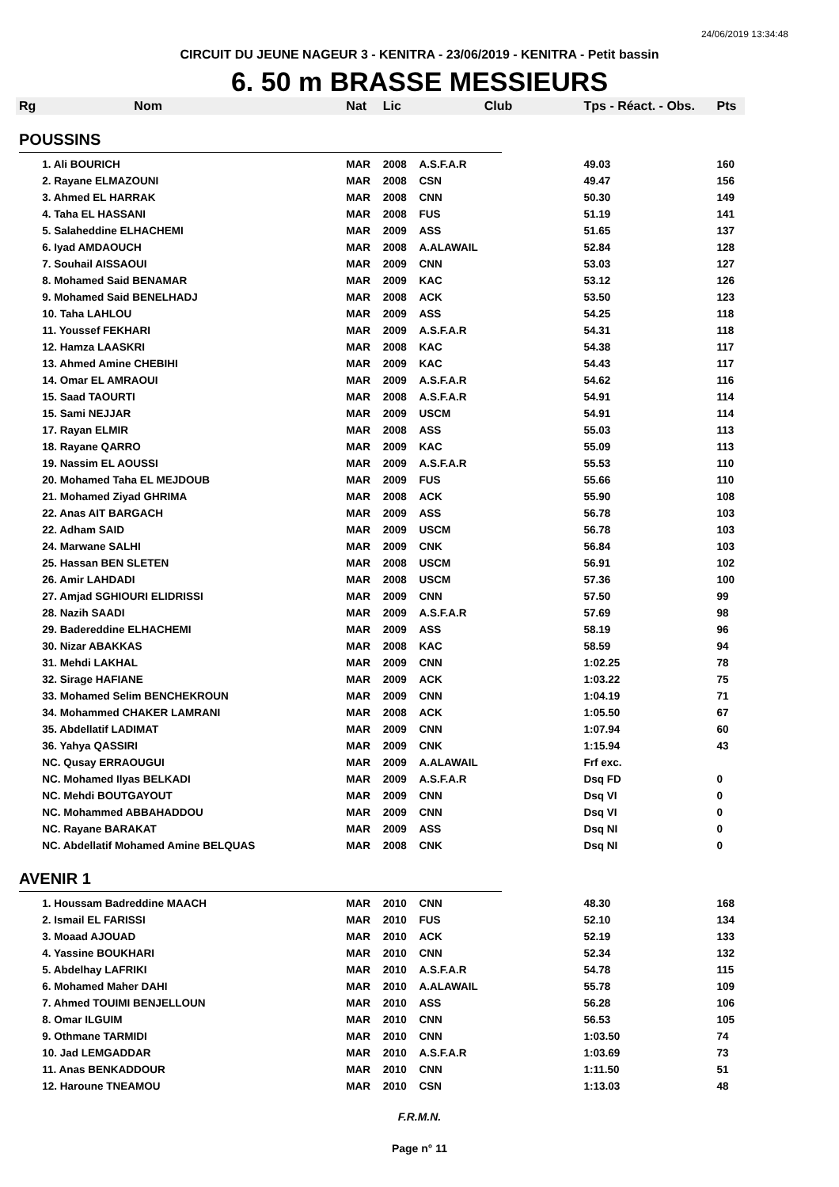24/06/2019 13:34:48
CIRCUIT DU JEUNE NAGEUR 3 - KENITRA - 23/06/2019 - KENITRA - Petit bassin
6. 50 m BRASSE MESSIEURS
| Rg | Nom | Nat | Lic | Club | Tps - Réact. - Obs. | Pts |
| --- | --- | --- | --- | --- | --- | --- |
| POUSSINS | | | | | | |
| | 1. Ali BOURICH | MAR | 2008 | A.S.F.A.R | 49.03 | 160 |
| | 2. Rayane ELMAZOUNI | MAR | 2008 | CSN | 49.47 | 156 |
| | 3. Ahmed EL HARRAK | MAR | 2008 | CNN | 50.30 | 149 |
| | 4. Taha EL HASSANI | MAR | 2008 | FUS | 51.19 | 141 |
| | 5. Salaheddine ELHACHEMI | MAR | 2009 | ASS | 51.65 | 137 |
| | 6. Iyad AMDAOUCH | MAR | 2008 | A.ALAWAIL | 52.84 | 128 |
| | 7. Souhail AISSAOUI | MAR | 2009 | CNN | 53.03 | 127 |
| | 8. Mohamed Said BENAMAR | MAR | 2009 | KAC | 53.12 | 126 |
| | 9. Mohamed Said BENELHADJ | MAR | 2008 | ACK | 53.50 | 123 |
| | 10. Taha LAHLOU | MAR | 2009 | ASS | 54.25 | 118 |
| | 11. Youssef FEKHARI | MAR | 2009 | A.S.F.A.R | 54.31 | 118 |
| | 12. Hamza LAASKRI | MAR | 2008 | KAC | 54.38 | 117 |
| | 13. Ahmed Amine CHEBIHI | MAR | 2009 | KAC | 54.43 | 117 |
| | 14. Omar EL AMRAOUI | MAR | 2009 | A.S.F.A.R | 54.62 | 116 |
| | 15. Saad TAOURTI | MAR | 2008 | A.S.F.A.R | 54.91 | 114 |
| | 15. Sami NEJJAR | MAR | 2009 | USCM | 54.91 | 114 |
| | 17. Rayan ELMIR | MAR | 2008 | ASS | 55.03 | 113 |
| | 18. Rayane QARRO | MAR | 2009 | KAC | 55.09 | 113 |
| | 19. Nassim EL AOUSSI | MAR | 2009 | A.S.F.A.R | 55.53 | 110 |
| | 20. Mohamed Taha EL MEJDOUB | MAR | 2009 | FUS | 55.66 | 110 |
| | 21. Mohamed Ziyad GHRIMA | MAR | 2008 | ACK | 55.90 | 108 |
| | 22. Anas AIT BARGACH | MAR | 2009 | ASS | 56.78 | 103 |
| | 22. Adham SAID | MAR | 2009 | USCM | 56.78 | 103 |
| | 24. Marwane SALHI | MAR | 2009 | CNK | 56.84 | 103 |
| | 25. Hassan BEN SLETEN | MAR | 2008 | USCM | 56.91 | 102 |
| | 26. Amir LAHDADI | MAR | 2008 | USCM | 57.36 | 100 |
| | 27. Amjad SGHIOURI ELIDRISSI | MAR | 2009 | CNN | 57.50 | 99 |
| | 28. Nazih SAADI | MAR | 2009 | A.S.F.A.R | 57.69 | 98 |
| | 29. Badereddine ELHACHEMI | MAR | 2009 | ASS | 58.19 | 96 |
| | 30. Nizar ABAKKAS | MAR | 2008 | KAC | 58.59 | 94 |
| | 31. Mehdi LAKHAL | MAR | 2009 | CNN | 1:02.25 | 78 |
| | 32. Sirage HAFIANE | MAR | 2009 | ACK | 1:03.22 | 75 |
| | 33. Mohamed Selim BENCHEKROUN | MAR | 2009 | CNN | 1:04.19 | 71 |
| | 34. Mohammed CHAKER LAMRANI | MAR | 2008 | ACK | 1:05.50 | 67 |
| | 35. Abdellatif LADIMAT | MAR | 2009 | CNN | 1:07.94 | 60 |
| | 36. Yahya QASSIRI | MAR | 2009 | CNK | 1:15.94 | 43 |
| | NC. Qusay ERRAOUGUI | MAR | 2009 | A.ALAWAIL | Frf exc. | |
| | NC. Mohamed Ilyas BELKADI | MAR | 2009 | A.S.F.A.R | Dsq FD | 0 |
| | NC. Mehdi BOUTGAYOUT | MAR | 2009 | CNN | Dsq VI | 0 |
| | NC. Mohammed ABBAHADDOU | MAR | 2009 | CNN | Dsq VI | 0 |
| | NC. Rayane BARAKAT | MAR | 2009 | ASS | Dsq NI | 0 |
| | NC. Abdellatif Mohamed Amine BELQUAS | MAR | 2008 | CNK | Dsq NI | 0 |
| AVENIR 1 | | | | | | |
| | 1. Houssam Badreddine MAACH | MAR | 2010 | CNN | 48.30 | 168 |
| | 2. Ismail EL FARISSI | MAR | 2010 | FUS | 52.10 | 134 |
| | 3. Moaad AJOUAD | MAR | 2010 | ACK | 52.19 | 133 |
| | 4. Yassine BOUKHARI | MAR | 2010 | CNN | 52.34 | 132 |
| | 5. Abdelhay LAFRIKI | MAR | 2010 | A.S.F.A.R | 54.78 | 115 |
| | 6. Mohamed Maher DAHI | MAR | 2010 | A.ALAWAIL | 55.78 | 109 |
| | 7. Ahmed TOUIMI BENJELLOUN | MAR | 2010 | ASS | 56.28 | 106 |
| | 8. Omar ILGUIM | MAR | 2010 | CNN | 56.53 | 105 |
| | 9. Othmane TARMIDI | MAR | 2010 | CNN | 1:03.50 | 74 |
| | 10. Jad LEMGADDAR | MAR | 2010 | A.S.F.A.R | 1:03.69 | 73 |
| | 11. Anas BENKADDOUR | MAR | 2010 | CNN | 1:11.50 | 51 |
| | 12. Haroune TNEAMOU | MAR | 2010 | CSN | 1:13.03 | 48 |
F.R.M.N.
Page n° 11